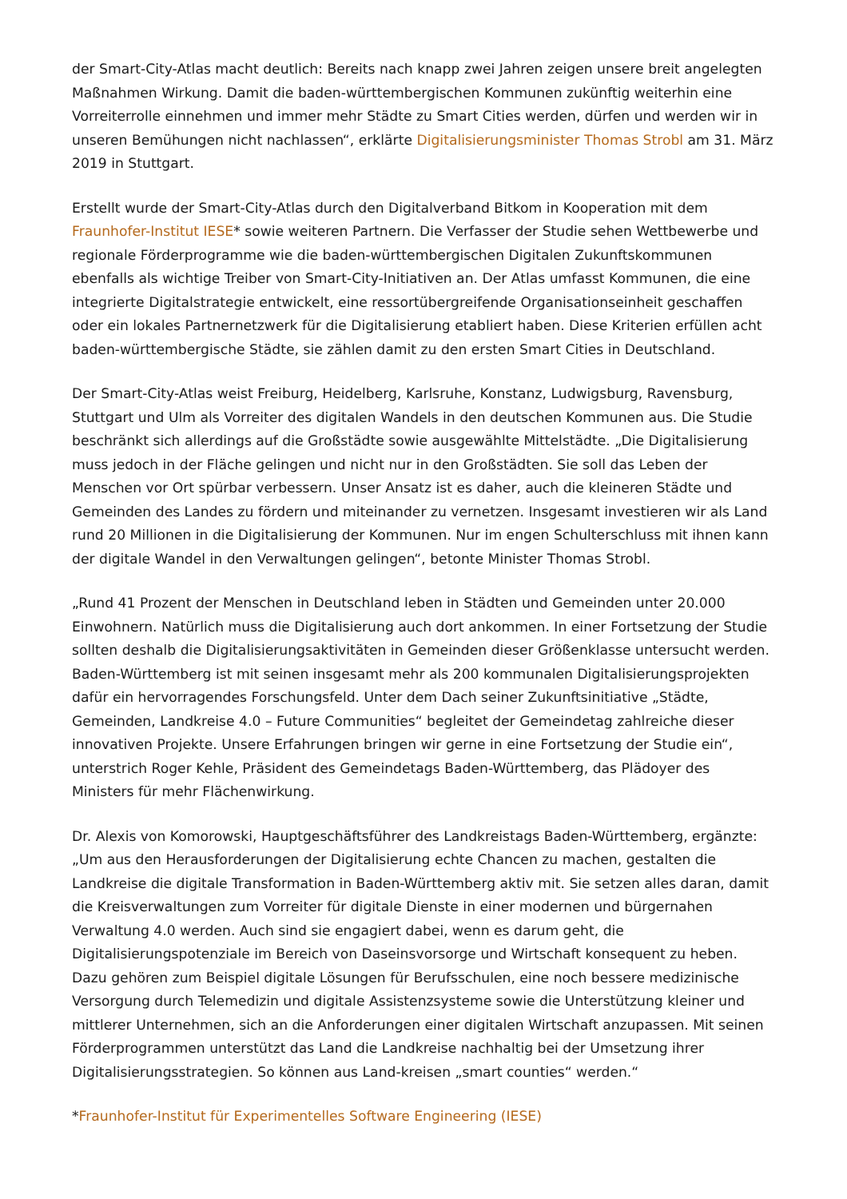der Smart-City-Atlas macht deutlich: Bereits nach knapp zwei Jahren zeigen unsere breit angelegten Maßnahmen Wirkung. Damit die baden-württembergischen Kommunen zukünftig weiterhin eine Vorreiterrolle einnehmen und immer mehr Städte zu Smart Cities werden, dürfen und werden wir in unseren Bemühungen nicht nachlassen“, erklärte Digitalisierungsminister Thomas Strobl am 31. März 2019 in Stuttgart.
Erstellt wurde der Smart-City-Atlas durch den Digitalverband Bitkom in Kooperation mit dem Fraunhofer-Institut IESE* sowie weiteren Partnern. Die Verfasser der Studie sehen Wettbewerbe und regionale Förderprogramme wie die baden-württembergischen Digitalen Zukunftskommunen ebenfalls als wichtige Treiber von Smart-City-Initiativen an. Der Atlas umfasst Kommunen, die eine integrierte Digitalstrategie entwickelt, eine ressortübergreifende Organisationseinheit geschaffen oder ein lokales Partnernetzwerk für die Digitalisierung etabliert haben. Diese Kriterien erfüllen acht baden-württembergische Städte, sie zählen damit zu den ersten Smart Cities in Deutschland.
Der Smart-City-Atlas weist Freiburg, Heidelberg, Karlsruhe, Konstanz, Ludwigsburg, Ravensburg, Stuttgart und Ulm als Vorreiter des digitalen Wandels in den deutschen Kommunen aus. Die Studie beschränkt sich allerdings auf die Großstädte sowie ausgewählte Mittelstädte. „Die Digitalisierung muss jedoch in der Fläche gelingen und nicht nur in den Großstädten. Sie soll das Leben der Menschen vor Ort spürbar verbessern. Unser Ansatz ist es daher, auch die kleineren Städte und Gemeinden des Landes zu fördern und miteinander zu vernetzen. Insgesamt investieren wir als Land rund 20 Millionen in die Digitalisierung der Kommunen. Nur im engen Schulterschluss mit ihnen kann der digitale Wandel in den Verwaltungen gelingen“, betonte Minister Thomas Strobl.
„Rund 41 Prozent der Menschen in Deutschland leben in Städten und Gemeinden unter 20.000 Einwohnern. Natürlich muss die Digitalisierung auch dort ankommen. In einer Fortsetzung der Studie sollten deshalb die Digitalisierungsaktivitäten in Gemeinden dieser Größenklasse untersucht werden. Baden-Württemberg ist mit seinen insgesamt mehr als 200 kommunalen Digitalisierungsprojekten dafür ein hervorragendes Forschungsfeld. Unter dem Dach seiner Zukunftsinitiative „Städte, Gemeinden, Landkreise 4.0 – Future Communities“ begleitet der Gemeindetag zahlreiche dieser innovativen Projekte. Unsere Erfahrungen bringen wir gerne in eine Fortsetzung der Studie ein“, unterstrich Roger Kehle, Präsident des Gemeindetags Baden-Württemberg, das Plädoyer des Ministers für mehr Flächenwirkung.
Dr. Alexis von Komorowski, Hauptgeschäftsführer des Landkreistags Baden-Württemberg, ergänzte: „Um aus den Herausforderungen der Digitalisierung echte Chancen zu machen, gestalten die Landkreise die digitale Transformation in Baden-Württemberg aktiv mit. Sie setzen alles daran, damit die Kreisverwaltungen zum Vorreiter für digitale Dienste in einer modernen und bürgernahen Verwaltung 4.0 werden. Auch sind sie engagiert dabei, wenn es darum geht, die Digitalisierungspotenziale im Bereich von Daseinsvorsorge und Wirtschaft konsequent zu heben. Dazu gehören zum Beispiel digitale Lösungen für Berufsschulen, eine noch bessere medizinische Versorgung durch Telemedizin und digitale Assistenzsysteme sowie die Unterstützung kleiner und mittlerer Unternehmen, sich an die Anforderungen einer digitalen Wirtschaft anzupassen. Mit seinen Förderprogrammen unterstützt das Land die Landkreise nachhaltig bei der Umsetzung ihrer Digitalisierungsstrategien. So können aus Land-kreisen „smart counties“ werden.“
*Fraunhofer-Institut für Experimentelles Software Engineering (IESE)